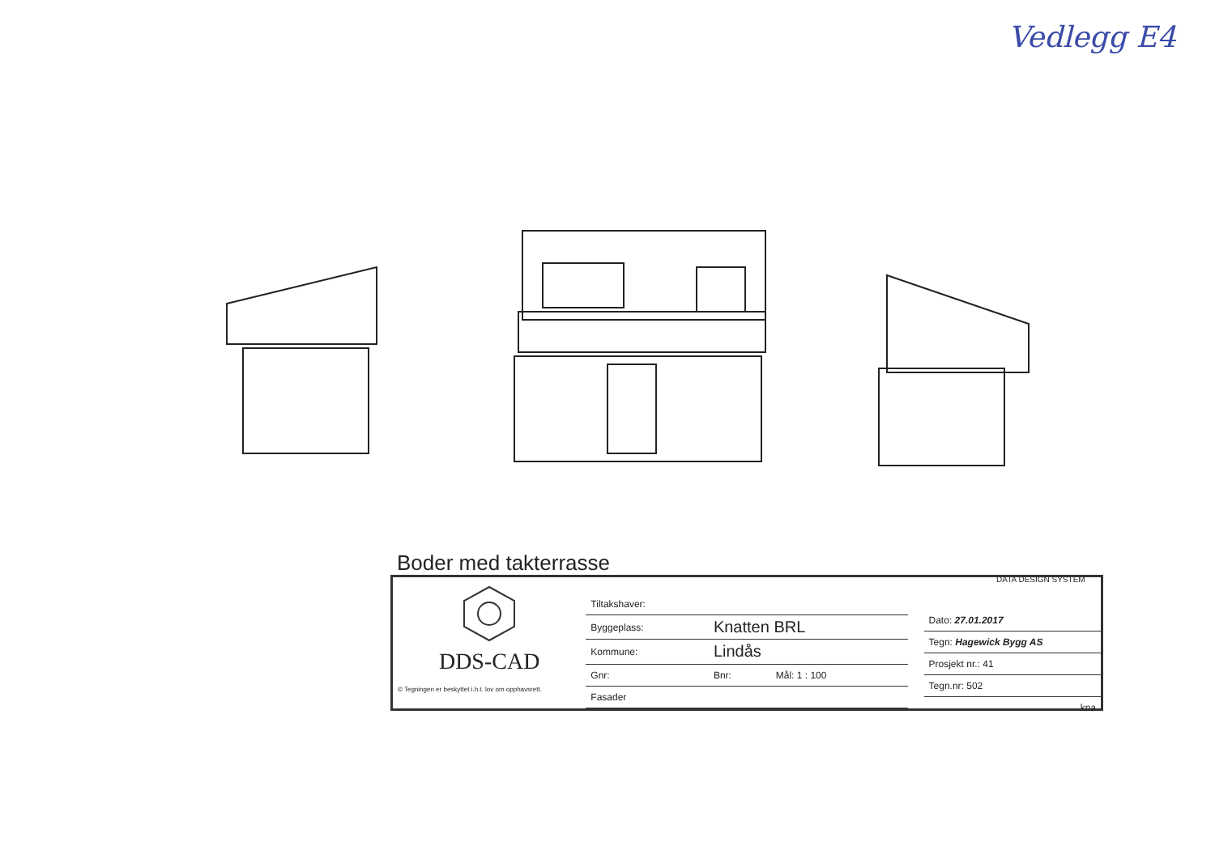Vedlegg E4
Boder med takterrasse
DATA DESIGN SYSTEM
DDS-CAD
© Tegningen er beskyttet i.h.t. lov om opphavsrett.
| Tiltakshaver: | | |
| Byggeplass: | Knatten BRL | |
| Kommune: | Lindås | |
| Gnr: | Bnr: | Mål: 1 : 100 |
| Fasader | | |
| Dato: 27.01.2017 |
| Tegn: Hagewick Bygg AS |
| Prosjekt nr.: 41 |
| Tegn.nr: 502 |
| kna |